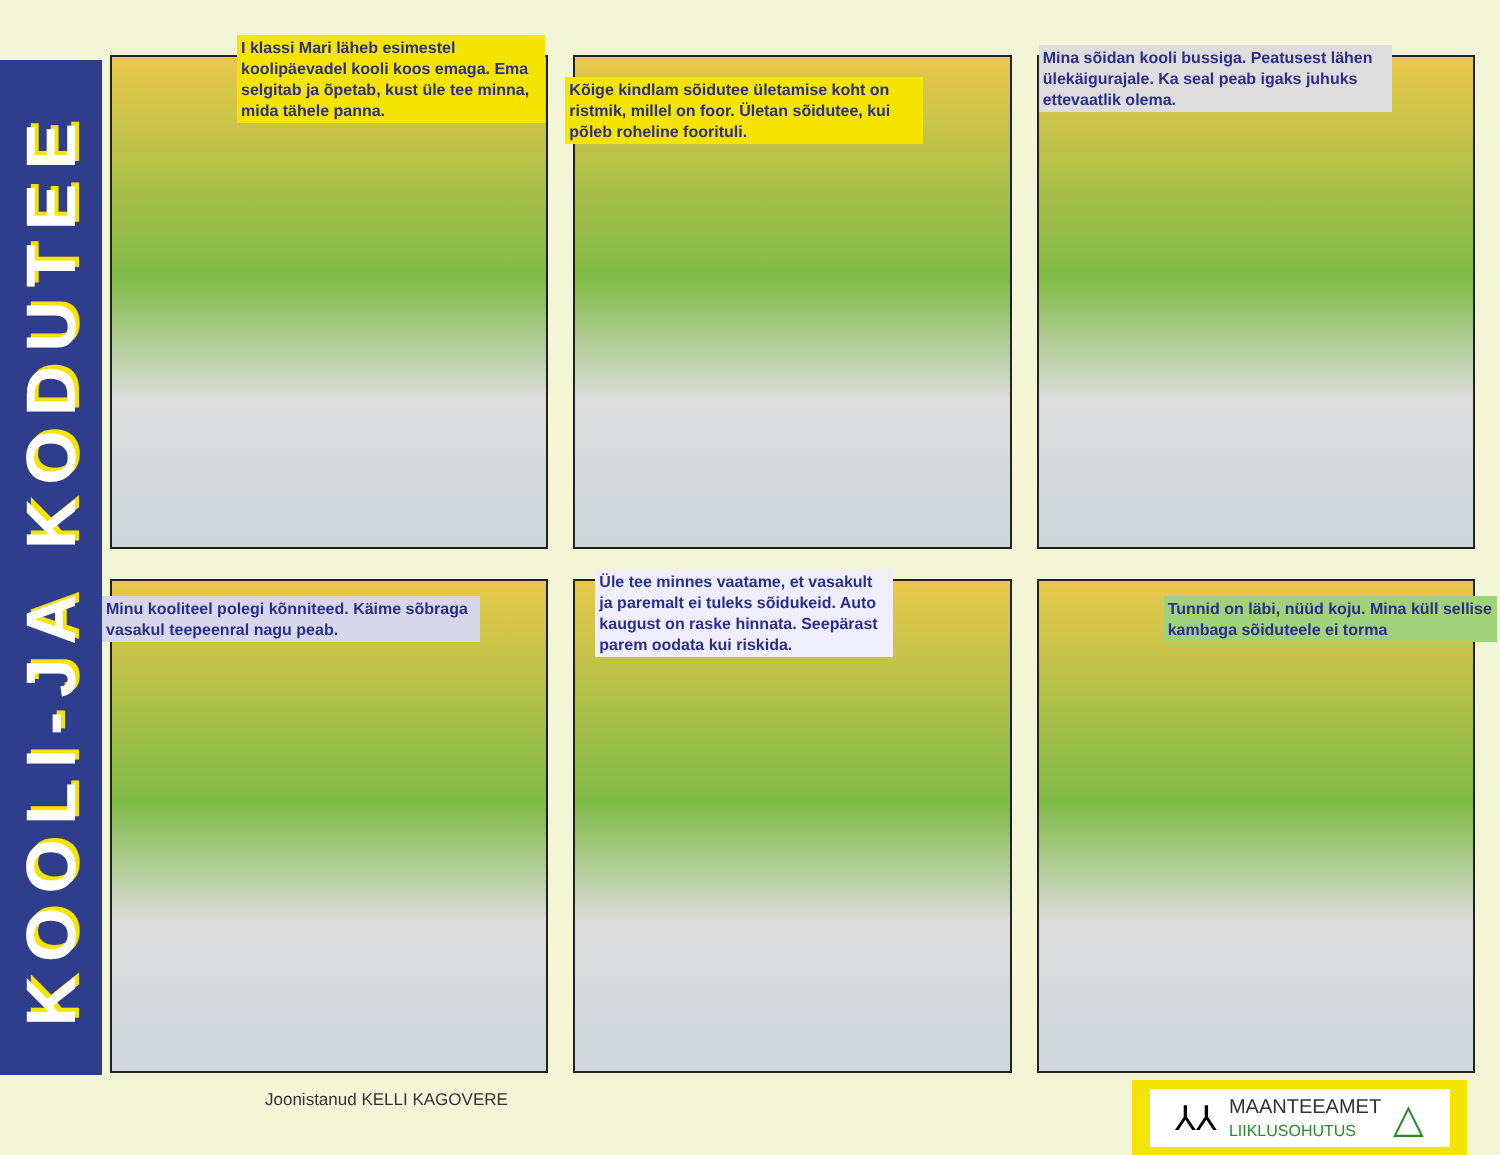KOOLI-JA KODUTEE
I klassi Mari läheb esimestel koolipäevadel kooli koos emaga. Ema selgitab ja õpetab, kust üle tee minna, mida tähele panna.
Kõige kindlam sõidutee ületamise koht on ristmik, millel on foor. Ületan sõidutee, kui põleb roheline foorituli.
Mina sõidan kooli bussiga. Peatusest lähen ülekäigurajale. Ka seal peab igaks juhuks ettevaatlik olema.
Minu kooliteel polegi kõnniteed. Käime sõbraga vasakul teepeenral nagu peab.
Üle tee minnes vaatame, et vasakult ja paremalt ei tuleks sõidukeid. Auto kaugust on raske hinnata. Seepärast parem oodata kui riskida.
Tunnid on läbi, nüüd koju. Mina küll sellise kambaga sõiduteele ei torma
Joonistanud KELLI KAGOVERE
⅄⅄ MAANTEEAMET
LIIKLUSOHUTUS △